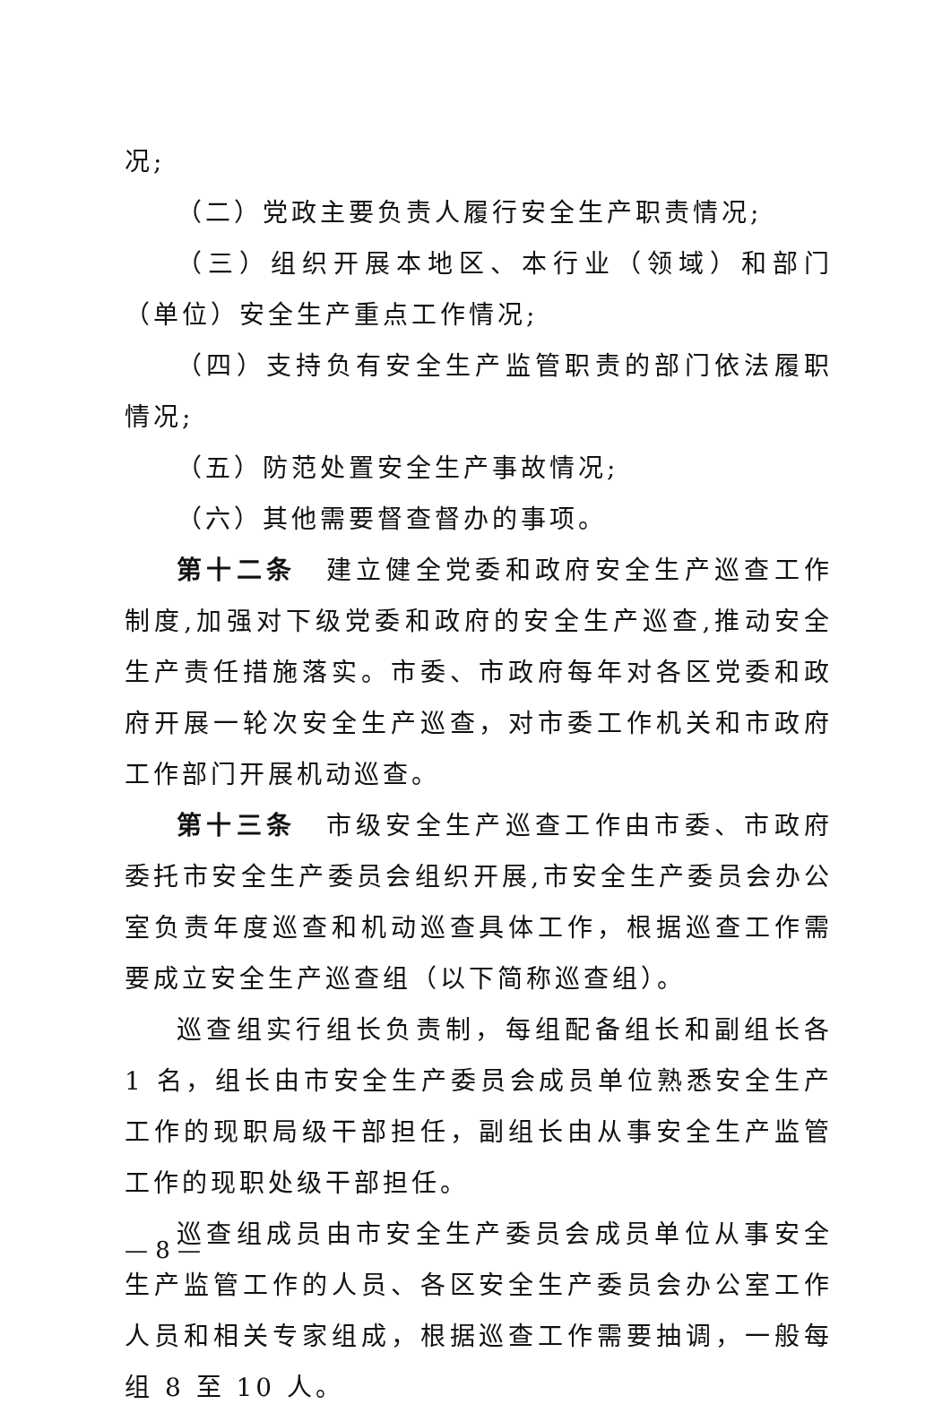况;
（二）党政主要负责人履行安全生产职责情况;
（三）组织开展本地区、本行业（领域）和部门（单位）安全生产重点工作情况;
（四）支持负有安全生产监管职责的部门依法履职情况;
（五）防范处置安全生产事故情况;
（六）其他需要督查督办的事项。
第十二条　建立健全党委和政府安全生产巡查工作制度,加强对下级党委和政府的安全生产巡查,推动安全生产责任措施落实。市委、市政府每年对各区党委和政府开展一轮次安全生产巡查，对市委工作机关和市政府工作部门开展机动巡查。
第十三条　市级安全生产巡查工作由市委、市政府委托市安全生产委员会组织开展,市安全生产委员会办公室负责年度巡查和机动巡查具体工作，根据巡查工作需要成立安全生产巡查组（以下简称巡查组）。
巡查组实行组长负责制，每组配备组长和副组长各 1 名，组长由市安全生产委员会成员单位熟悉安全生产工作的现职局级干部担任，副组长由从事安全生产监管工作的现职处级干部担任。
巡查组成员由市安全生产委员会成员单位从事安全生产监管工作的人员、各区安全生产委员会办公室工作人员和相关专家组成，根据巡查工作需要抽调，一般每组 8 至 10 人。
— 8 —